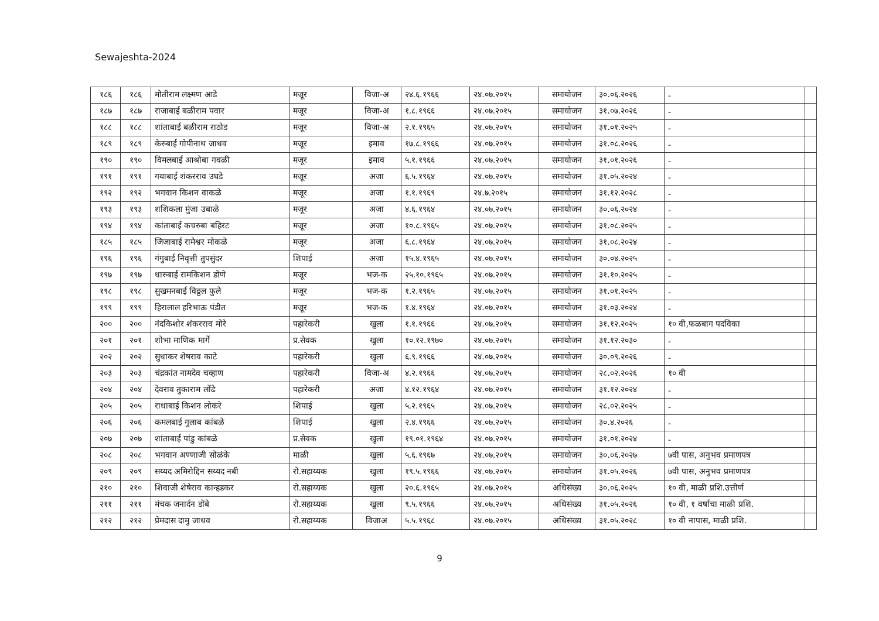Sewajeshta-2024
| १८६ | १८६ | मोतीराम लक्ष्मण आडे | मजूर | विजा-अ | २४.६.१९६६ | २४.०७.२०१५ | समायोजन | ३०.०६.२०२६ | - | |
| १८७ | १८७ | राजाबाई बळीराम पवार | मजूर | विजा-अ | १.८.१९६६ | २४.०७.२०१५ | समायोजन | ३१.०७.२०२६ | - | |
| १८८ | १८८ | शांताबाई बळीराम राठोड | मजूर | विजा-अ | २.१.१९६५ | २४.०७.२०१५ | समायोजन | ३१.०१.२०२५ | - | |
| १८९ | १८९ | केरुबाई गोपीनाथ जाधव | मजूर | इमाव | १७.८.१९६६ | २४.०७.२०१५ | समायोजन | ३१.०८.२०२६ | - | |
| १९० | १९० | विमलबाई आश्रोबा गवळी | मजूर | इमाव | ५.१.१९६६ | २४.०७.२०१५ | समायोजन | ३१.०१.२०२६ | - | |
| १९१ | १९१ | गयाबाई शंकरराव उघडे | मजूर | अजा | ६.५.१९६४ | २४.०७.२०१५ | समायोजन | ३१.०५.२०२४ | - | |
| १९२ | १९२ | भगवान किशन वाकळे | मजूर | अजा | १.१.१९६९ | २४.७.२०१५ | समायोजन | ३१.१२.२०२८ | - | |
| १९३ | १९३ | शशिकला मुंजा उबाळे | मजूर | अजा | ४.६.१९६४ | २४.०७.२०१५ | समायोजन | ३०.०६.२०२४ | - | |
| १९४ | १९४ | कांताबाई कचरुबा बहिरट | मजूर | अजा | १०.८.१९६५ | २४.०७.२०१५ | समायोजन | ३१.०८.२०२५ | - | |
| १८५ | १८५ | जिजाबाई रामेश्वर मोकळे | मजूर | अजा | ६.८.१९६४ | २४.०७.२०१५ | समायोजन | ३१.०८.२०२४ | - | |
| १९६ | १९६ | गंगुबाई निवृत्ती तुपसुंदर | शिपाई | अजा | १५.४.१९६५ | २४.०७.२०१५ | समायोजन | ३०.०४.२०२५ | - | |
| १९७ | १९७ | धारुबाई रामकिशन डोणे | मजूर | भज-क | २५.१०.१९६५ | २४.०७.२०१५ | समायोजन | ३१.१०.२०२५ | - | |
| १९८ | १९८ | सुखमनबाई विठ्ठल फुले | मजूर | भज-क | १.२.१९६५ | २४.०७.२०१५ | समायोजन | ३१.०१.२०२५ | - | |
| १९९ | १९९ | हिरालाल हरिभाऊ पंडीत | मजूर | भज-क | १.४.१९६४ | २४.०७.२०१५ | समायोजन | ३१.०३.२०२४ | - | |
| २०० | २०० | नंदकिशोर शंकरराव मोरे | पहारेकरी | खुला | १.१.१९६६ | २४.०७.२०१५ | समायोजन | ३१.१२.२०२५ | १० वी,फळबाग पदविका | |
| २०१ | २०१ | शोभा माणिक मार्गे | प्र.सेवक | खुला | १०.१२.१९७० | २४.०७.२०१५ | समायोजन | ३१.१२.२०३० | - | |
| २०२ | २०२ | सुधाकर शेषराव काटे | पहारेकरी | खुला | ६.९.१९६६ | २४.०७.२०१५ | समायोजन | ३०.०९.२०२६ | - | |
| २०३ | २०३ | चंद्रकांत नामदेव चव्हाण | पहारेकरी | विजा-अ | ४.२.१९६६ | २४.०७.२०१५ | समायोजन | २८.०२.२०२६ | १० वी | |
| २०४ | २०४ | देवराव तुकाराम लोंढे | पहारेकरी | अजा | ४.१२.१९६४ | २४.०७.२०१५ | समायोजन | ३१.१२.२०२४ | - | |
| २०५ | २०५ | राधाबाई किशन लोकरे | शिपाई | खुला | ५.२.१९६५ | २४.०७.२०१५ | समायोजन | २८.०२.२०२५ | - | |
| २०६ | २०६ | कमलबाई गुलाब कांबळे | शिपाई | खुला | २.४.१९६६ | २४.०७.२०१५ | समायोजन | ३०.४.२०२६ | - | |
| २०७ | २०७ | शांताबाई पांडु कांबळे | प्र.सेवक | खुला | १९.०१.१९६४ | २४.०७.२०१५ | समायोजन | ३१.०१.२०२४ | - | |
| २०८ | २०८ | भगवान अण्णाजी सोळंके | माळी | खुला | ५.६.१९६७ | २४.०७.२०१५ | समायोजन | ३०.०६.२०२७ | ७वी पास, अनुभव प्रमाणपत्र | |
| २०९ | २०९ | सय्यद अमिरोद्दिन सय्यद नबी | रो.सहाय्यक | खुला | १९.५.१९६६ | २४.०७.२०१५ | समायोजन | ३१.०५.२०२६ | ७वी पास, अनुभव प्रमाणपत्र | |
| २१० | २१० | शिवाजी शेषेराव कान्हडकर | रो.सहाय्यक | खुला | २०.६.१९६५ | २४.०७.२०१५ | अधिसंख्य | ३०.०६.२०२५ | १० वी, माळी प्रशि.उत्तीर्ण | |
| २११ | २११ | मंचक जनार्दन डोंबे | रो.सहाय्यक | खुला | ९.५.१९६६ | २४.०७.२०१५ | अधिसंख्य | ३१.०५.२०२६ | १० वी, १ वर्षाचा माळी प्रशि. | |
| २१२ | २१२ | प्रेमदास दामु जाधव | रो.सहाय्यक | विजाअ | ५.५.१९६८ | २४.०७.२०१५ | अधिसंख्य | ३१.०५.२०२८ | १० वी नापास, माळी प्रशि. | |
9